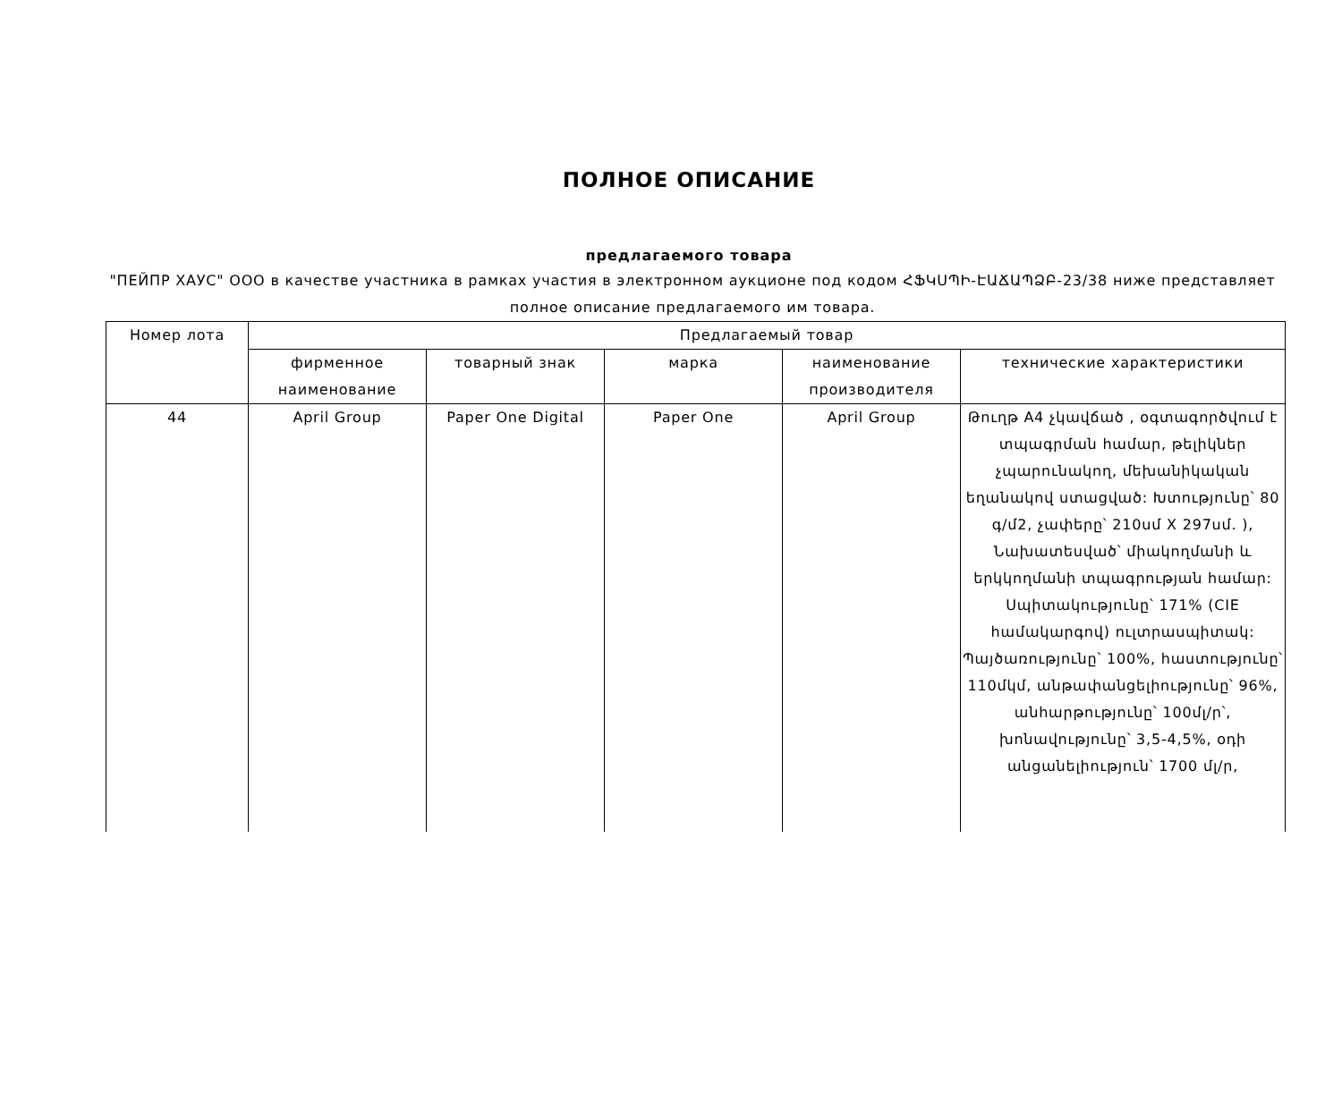ПОЛНОЕ ОПИСАНИЕ
предлагаемого товара
"ПЕЙПР ХАУС" ООО в качестве участника в рамках участия в электронном аукционе под кодом ՀՖԿՍՊԻ-ԷԱՃԱՊՁԲ-23/38 ниже представляет полное описание предлагаемого им товара.
| Номер лота | Предлагаемый товар | | | | |
| --- | --- | --- | --- | --- | --- |
| | фирменное наименование | товарный знак | марка | наименование производителя | технические характеристики |
| 44 | April Group | Paper One Digital | Paper One | April Group | Թուղթ A4 չկավճած , օգտագործվում է տպագրման համար, թելիկներ չպարունակող, մեխանիկական եղանակով ստացված: Խտությունը՝ 80 գ/մ2, չափերը՝ 210սմ X 297սմ. ), Նախատեսված՝ միակողմանի և երկկողմանի տպագրության համար: Սպիտակությունը՝ 171% (CIE համակարգով) ուլտրասպիտակ: Պայծառությունը՝ 100%, հաստությունը՝ 110մկմ, անթափանցելիությունը՝ 96%, անհարթությունը՝ 100մլ/ր՝, խոնավությունը՝ 3,5-4,5%, օդի անցանելիություն՝ 1700 մլ/ր, |